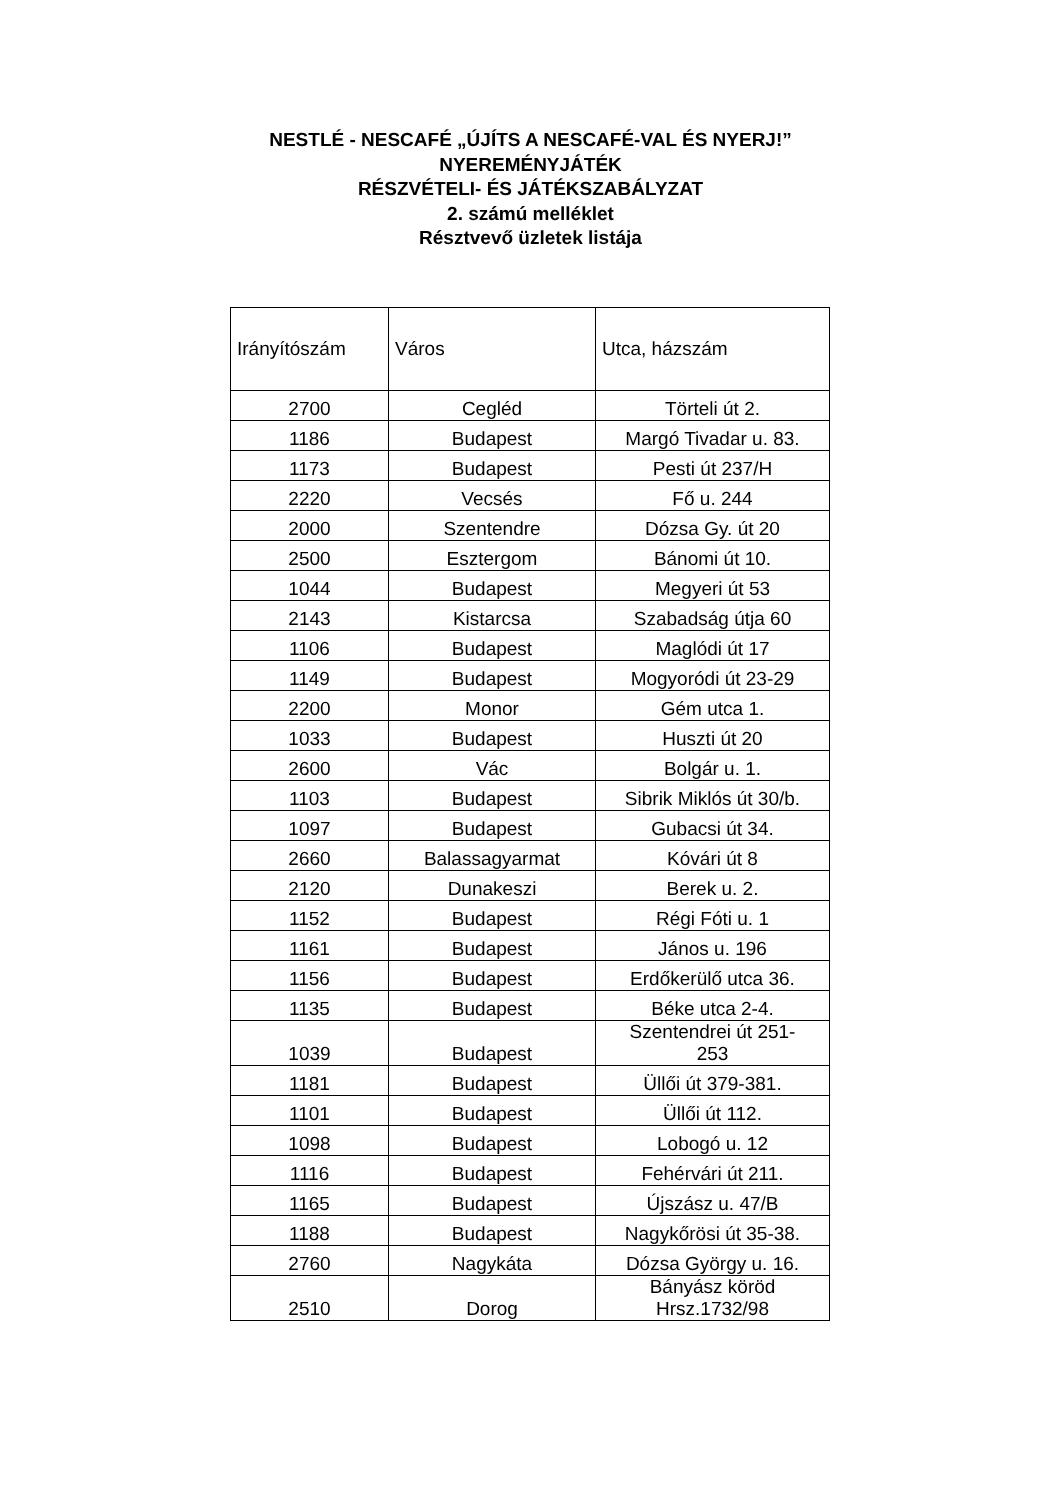NESTLÉ - NESCAFÉ „ÚJÍTS A NESCAFÉ-VAL ÉS NYERJ!”
NYEREMÉNYJÁTÉK
RÉSZVÉTELI- ÉS JÁTÉKSZABÁLYZAT
2. számú melléklet
Résztvevő üzletek listája
| Irányítószám | Város | Utca, házszám |
| 2700 | Cegléd | Törteli út 2. |
| 1186 | Budapest | Margó Tivadar u. 83. |
| 1173 | Budapest | Pesti út 237/H |
| 2220 | Vecsés | Fő u. 244 |
| 2000 | Szentendre | Dózsa Gy. út 20 |
| 2500 | Esztergom | Bánomi út 10. |
| 1044 | Budapest | Megyeri út 53 |
| 2143 | Kistarcsa | Szabadság útja 60 |
| 1106 | Budapest | Maglódi út 17 |
| 1149 | Budapest | Mogyoródi út 23-29 |
| 2200 | Monor | Gém utca 1. |
| 1033 | Budapest | Huszti út 20 |
| 2600 | Vác | Bolgár u. 1. |
| 1103 | Budapest | Sibrik Miklós út 30/b. |
| 1097 | Budapest | Gubacsi út 34. |
| 2660 | Balassagyarmat | Kóvári út 8 |
| 2120 | Dunakeszi | Berek u. 2. |
| 1152 | Budapest | Régi Fóti u. 1 |
| 1161 | Budapest | János u. 196 |
| 1156 | Budapest | Erdőkerülő utca 36. |
| 1135 | Budapest | Béke utca 2-4. |
| 1039 | Budapest | Szentendrei út 251- 253 |
| 1181 | Budapest | Üllői út 379-381. |
| 1101 | Budapest | Üllői út 112. |
| 1098 | Budapest | Lobogó u. 12 |
| 1116 | Budapest | Fehérvári út 211. |
| 1165 | Budapest | Újszász u. 47/B |
| 1188 | Budapest | Nagykőrösi út 35-38. |
| 2760 | Nagykáta | Dózsa György u. 16. |
| 2510 | Dorog | Bányász köröd Hrsz.1732/98 |